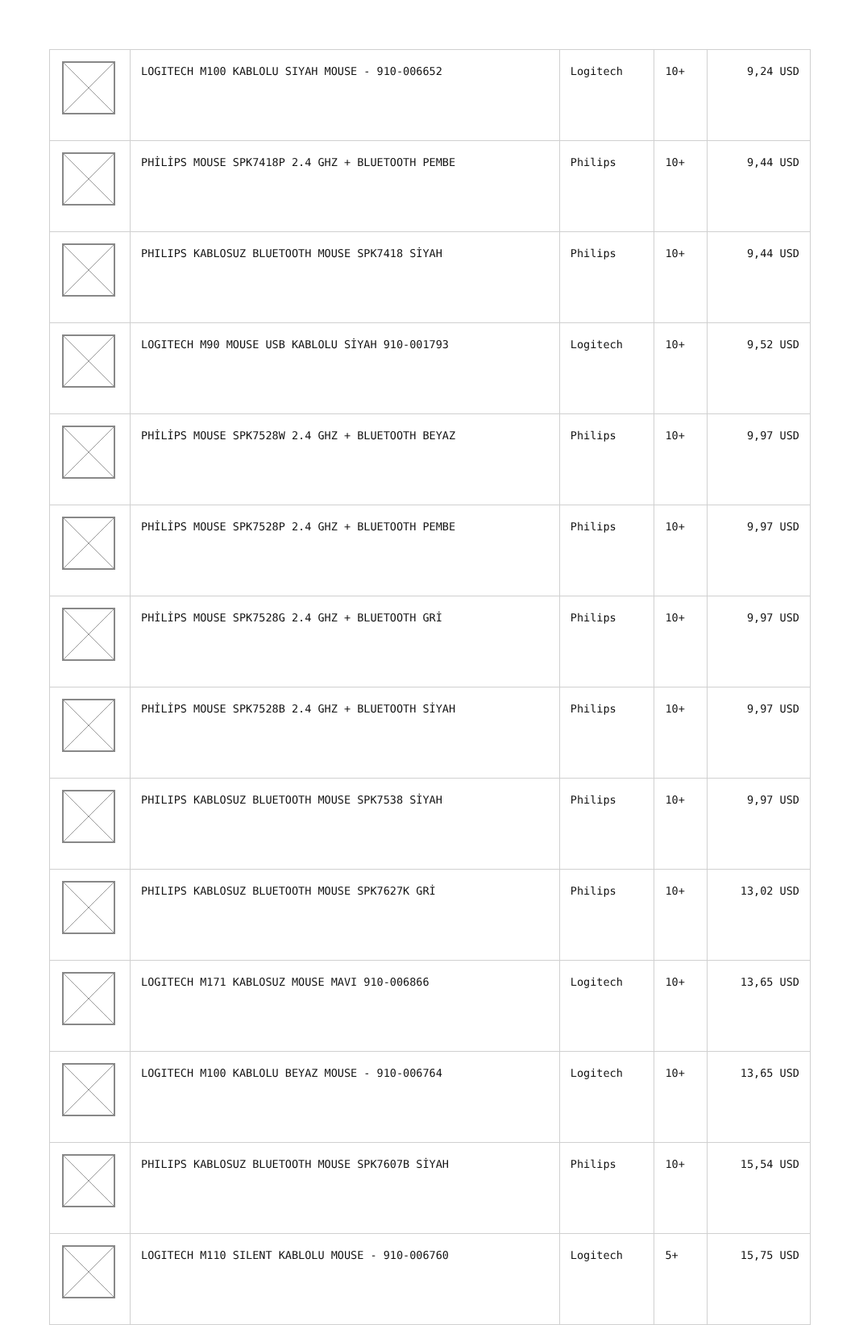| | LOGITECH M100 KABLOLU SIYAH MOUSE - 910-006652 | Logitech | 10+ | 9,24 USD |
| | PHİLİPS MOUSE SPK7418P 2.4 GHZ + BLUETOOTH PEMBE | Philips | 10+ | 9,44 USD |
| | PHILIPS KABLOSUZ BLUETOOTH MOUSE SPK7418 SİYAH | Philips | 10+ | 9,44 USD |
| | LOGITECH M90 MOUSE USB KABLOLU SİYAH 910-001793 | Logitech | 10+ | 9,52 USD |
| | PHİLİPS MOUSE SPK7528W 2.4 GHZ + BLUETOOTH BEYAZ | Philips | 10+ | 9,97 USD |
| | PHİLİPS MOUSE SPK7528P 2.4 GHZ + BLUETOOTH PEMBE | Philips | 10+ | 9,97 USD |
| | PHİLİPS MOUSE SPK7528G 2.4 GHZ + BLUETOOTH GRİ | Philips | 10+ | 9,97 USD |
| | PHİLİPS MOUSE SPK7528B 2.4 GHZ + BLUETOOTH SİYAH | Philips | 10+ | 9,97 USD |
| | PHILIPS KABLOSUZ BLUETOOTH MOUSE SPK7538 SİYAH | Philips | 10+ | 9,97 USD |
| | PHILIPS KABLOSUZ BLUETOOTH MOUSE SPK7627K GRİ | Philips | 10+ | 13,02 USD |
| | LOGITECH M171 KABLOSUZ MOUSE MAVI 910-006866 | Logitech | 10+ | 13,65 USD |
| | LOGITECH M100 KABLOLU BEYAZ MOUSE - 910-006764 | Logitech | 10+ | 13,65 USD |
| | PHILIPS KABLOSUZ BLUETOOTH MOUSE SPK7607B SİYAH | Philips | 10+ | 15,54 USD |
| | LOGITECH M110 SILENT KABLOLU MOUSE - 910-006760 | Logitech | 5+ | 15,75 USD |